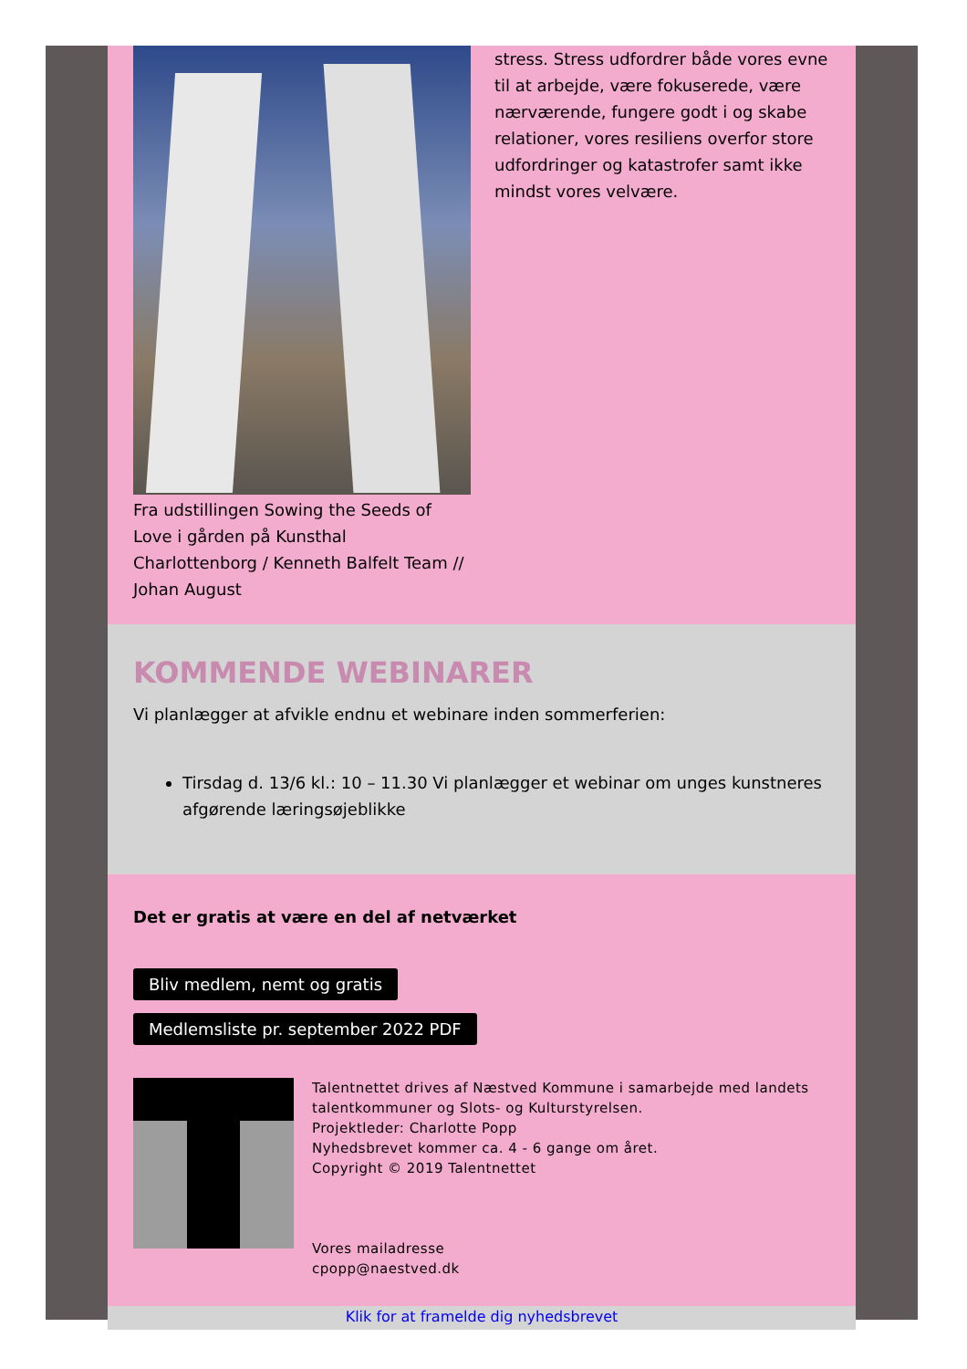Fra udstillingen Sowing the Seeds of Love i gården på Kunsthal Charlottenborg / Kenneth Balfelt Team // Johan August
stress. Stress udfordrer både vores evne til at arbejde, være fokuserede, være nærværende, fungere godt i og skabe relationer, vores resiliens overfor store udfordringer og katastrofer samt ikke mindst vores velvære.
KOMMENDE WEBINARER
Vi planlægger at afvikle endnu et webinare inden sommerferien:
Tirsdag d. 13/6 kl.: 10 – 11.30 Vi planlægger et webinar om unges kunstneres afgørende læringsøjeblikke
Det er gratis at være en del af netværket
Bliv medlem, nemt og gratis
Medlemsliste pr. september 2022 PDF
Talentnettet drives af Næstved Kommune i samarbejde med landets talentkommuner og Slots- og Kulturstyrelsen.
Projektleder: Charlotte Popp
Nyhedsbrevet kommer ca. 4 - 6 gange om året.
Copyright © 2019 Talentnettet
Vores mailadresse
cpopp@naestved.dk
Klik for at framelde dig nyhedsbrevet